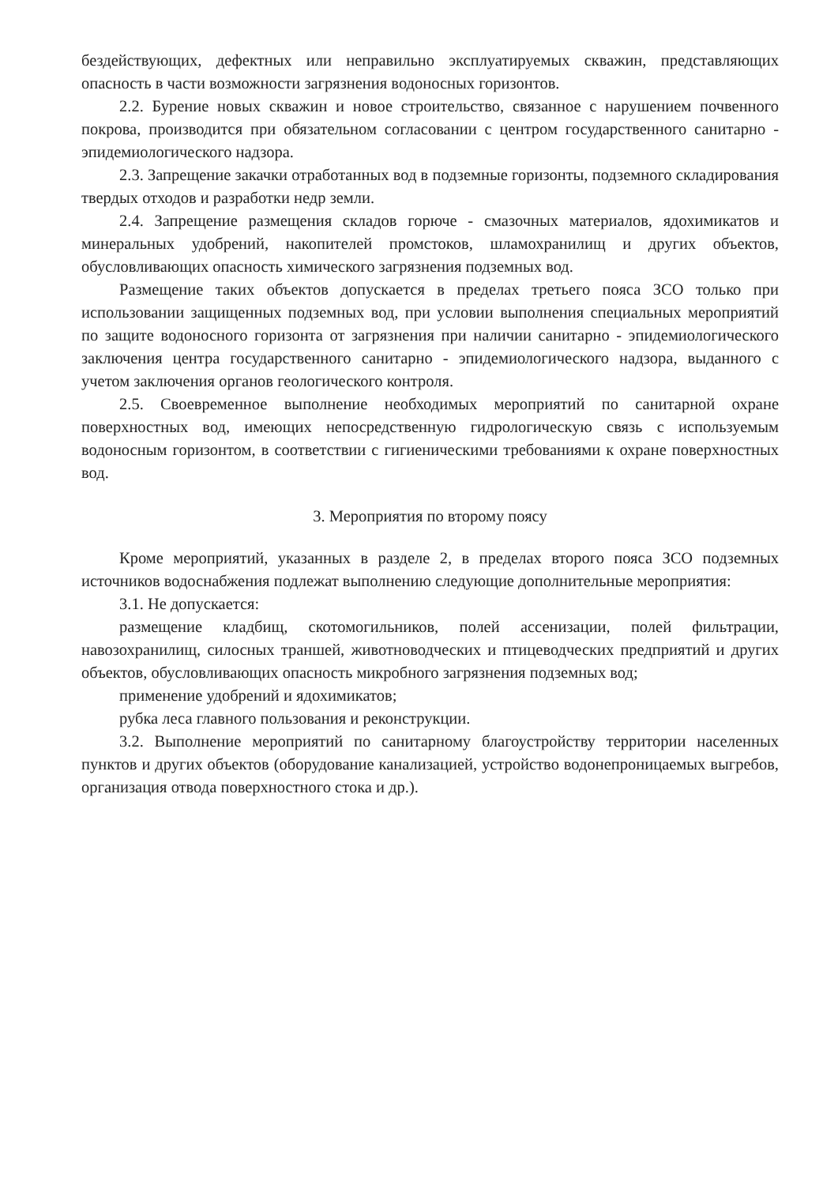бездействующих, дефектных или неправильно эксплуатируемых скважин, представляющих опасность в части возможности загрязнения водоносных горизонтов.
2.2. Бурение новых скважин и новое строительство, связанное с нарушением почвенного покрова, производится при обязательном согласовании с центром государственного санитарно - эпидемиологического надзора.
2.3. Запрещение закачки отработанных вод в подземные горизонты, подземного складирования твердых отходов и разработки недр земли.
2.4. Запрещение размещения складов горюче - смазочных материалов, ядохимикатов и минеральных удобрений, накопителей промстоков, шламохранилищ и других объектов, обусловливающих опасность химического загрязнения подземных вод.
Размещение таких объектов допускается в пределах третьего пояса ЗСО только при использовании защищенных подземных вод, при условии выполнения специальных мероприятий по защите водоносного горизонта от загрязнения при наличии санитарно - эпидемиологического заключения центра государственного санитарно - эпидемиологического надзора, выданного с учетом заключения органов геологического контроля.
2.5. Своевременное выполнение необходимых мероприятий по санитарной охране поверхностных вод, имеющих непосредственную гидрологическую связь с используемым водоносным горизонтом, в соответствии с гигиеническими требованиями к охране поверхностных вод.
3. Мероприятия по второму поясу
Кроме мероприятий, указанных в разделе 2, в пределах второго пояса ЗСО подземных источников водоснабжения подлежат выполнению следующие дополнительные мероприятия:
3.1. Не допускается:
размещение кладбищ, скотомогильников, полей ассенизации, полей фильтрации, навозохранилищ, силосных траншей, животноводческих и птицеводческих предприятий и других объектов, обусловливающих опасность микробного загрязнения подземных вод;
применение удобрений и ядохимикатов;
рубка леса главного пользования и реконструкции.
3.2. Выполнение мероприятий по санитарному благоустройству территории населенных пунктов и других объектов (оборудование канализацией, устройство водонепроницаемых выгребов, организация отвода поверхностного стока и др.).